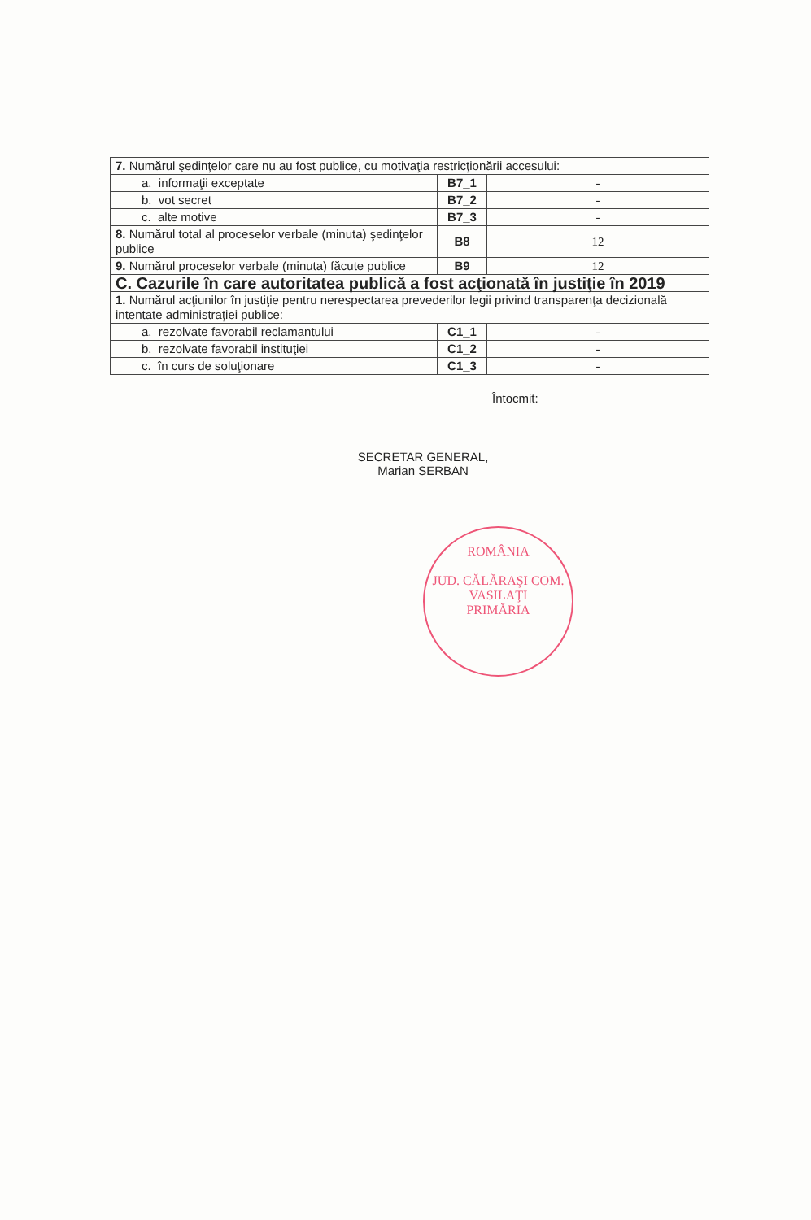| 7. Numărul şedinţelor care nu au fost publice, cu motivaţia restricţionării accesului: | | |
| a. informaţii exceptate | B7_1 | - |
| b. vot secret | B7_2 | - |
| c. alte motive | B7_3 | - |
| 8. Numărul total al proceselor verbale (minuta) şedinţelor publice | B8 | 12 |
| 9. Numărul proceselor verbale (minuta) făcute publice | B9 | 12 |
| C. Cazurile în care autoritatea publică a fost acţionată în justiţie în 2019 | | |
| 1. Numărul acţiunilor în justiţie pentru nerespectarea prevederilor legii privind transparenţa decizională intentate administraţiei publice: | | |
| a. rezolvate favorabil reclamantului | C1_1 | - |
| b. rezolvate favorabil instituţiei | C1_2 | - |
| c. în curs de soluţionare | C1_3 | - |
Întocmit:
SECRETAR GENERAL,
Marian SERBAN
ROMÂNIA
JUD. CĂLĂRAŞI COM. VASILAŢI
PRIMĂRIA